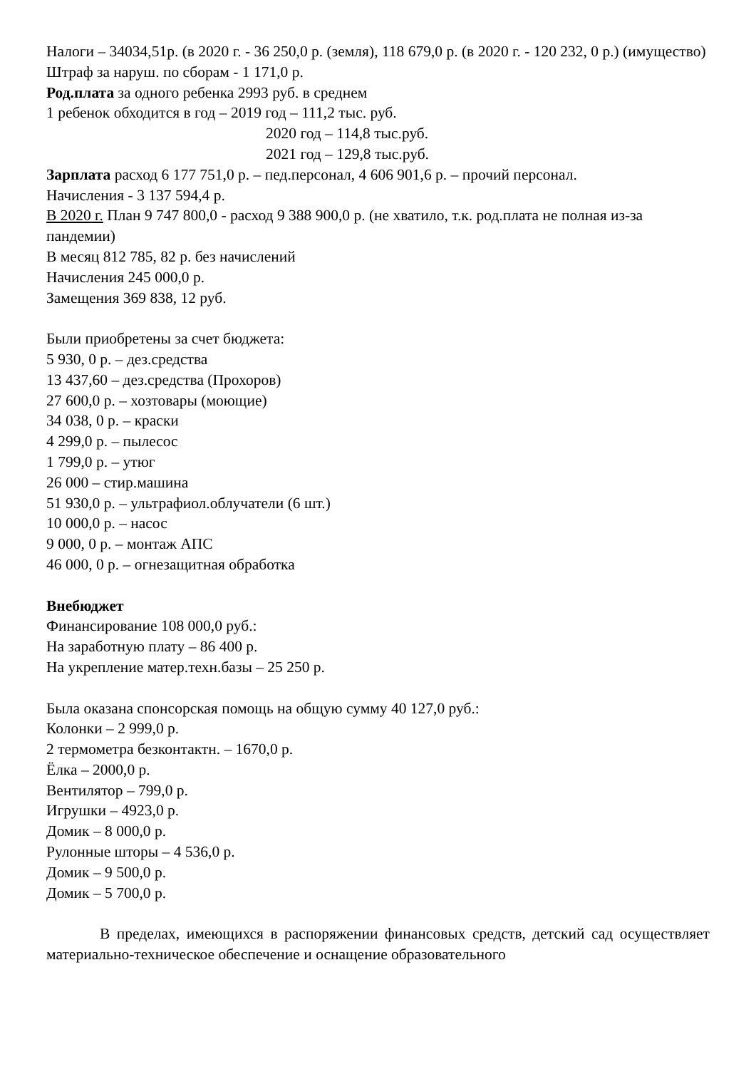Налоги – 34034,51р. (в 2020 г. - 36 250,0 р. (земля), 118 679,0 р. (в 2020 г. - 120 232, 0 р.) (имущество)
Штраф за наруш. по сборам - 1 171,0 р.
Род.плата за одного ребенка 2993 руб. в среднем
1 ребенок обходится в год – 2019 год – 111,2 тыс. руб.
2020 год – 114,8 тыс.руб.
2021 год – 129,8 тыс.руб.
Зарплата расход 6 177 751,0 р. – пед.персонал, 4 606 901,6 р. – прочий персонал.
Начисления - 3 137 594,4 р.
В 2020 г. План 9 747 800,0 - расход 9 388 900,0 р. (не хватило, т.к. род.плата не полная из-за пандемии)
В месяц 812 785, 82 р. без начислений
Начисления 245 000,0 р.
Замещения 369 838, 12 руб.
Были приобретены за счет бюджета:
5 930, 0 р. – дез.средства
13 437,60 – дез.средства (Прохоров)
27 600,0 р. – хозтовары (моющие)
34 038, 0 р. – краски
4 299,0 р. – пылесос
1 799,0 р. – утюг
26 000 – стир.машина
51 930,0 р. – ультрафиол.облучатели (6 шт.)
10 000,0 р. – насос
9 000, 0 р. – монтаж АПС
46 000, 0 р. – огнезащитная обработка
Внебюджет
Финансирование 108 000,0 руб.:
На заработную плату – 86 400 р.
На укрепление матер.техн.базы – 25 250 р.
Была оказана спонсорская помощь на общую сумму 40 127,0 руб.:
Колонки – 2 999,0 р.
2 термометра безконтактн. – 1670,0 р.
Ёлка – 2000,0 р.
Вентилятор – 799,0 р.
Игрушки – 4923,0 р.
Домик – 8 000,0 р.
Рулонные шторы – 4 536,0 р.
Домик – 9 500,0 р.
Домик – 5 700,0 р.
В пределах, имеющихся в распоряжении финансовых средств, детский сад осуществляет материально-техническое обеспечение и оснащение образовательного